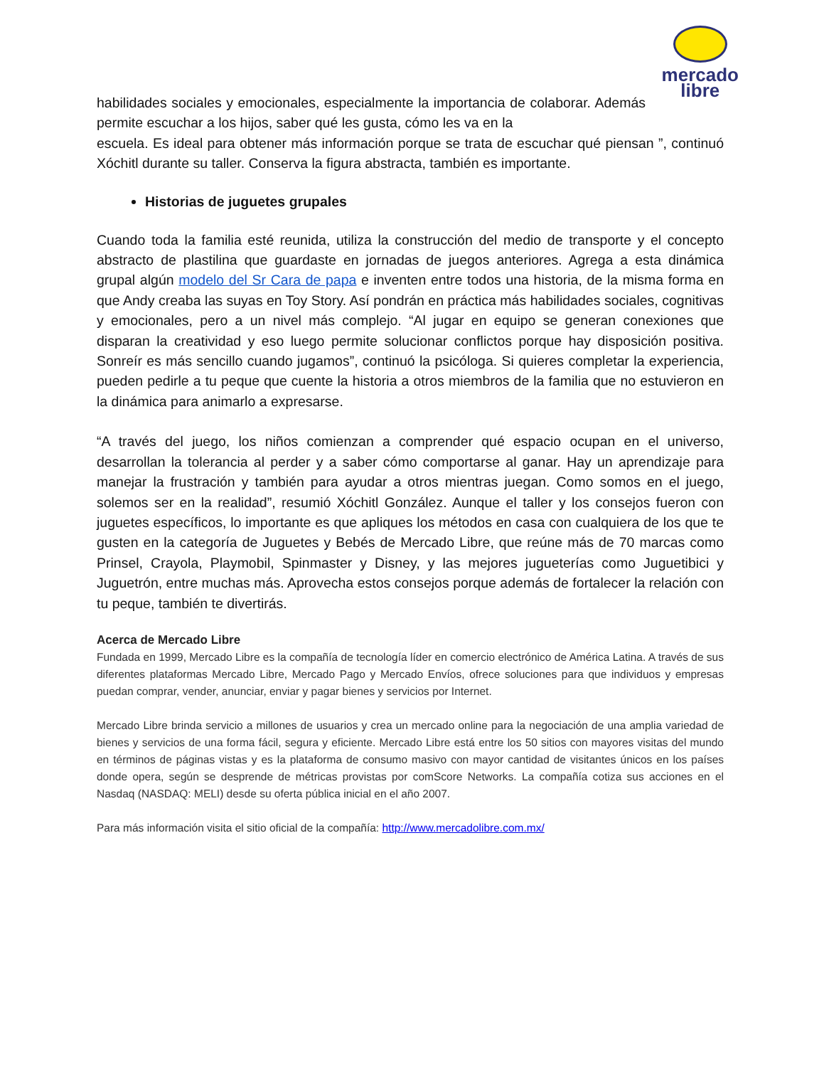mercado
libre
habilidades sociales y emocionales, especialmente la importancia de colaborar. Además permite escuchar a los hijos, saber qué les gusta, cómo les va en la
escuela. Es ideal para obtener más información porque se trata de escuchar qué piensan ”, continuó Xóchitl durante su taller. Conserva la figura abstracta, también es importante.
Historias de juguetes grupales
Cuando toda la familia esté reunida, utiliza la construcción del medio de transporte y el concepto abstracto de plastilina que guardaste en jornadas de juegos anteriores. Agrega a esta dinámica grupal algún modelo del Sr Cara de papa e inventen entre todos una historia, de la misma forma en que Andy creaba las suyas en Toy Story. Así pondrán en práctica más habilidades sociales, cognitivas y emocionales, pero a un nivel más complejo. “Al jugar en equipo se generan conexiones que disparan la creatividad y eso luego permite solucionar conflictos porque hay disposición positiva. Sonreír es más sencillo cuando jugamos”, continuó la psicóloga. Si quieres completar la experiencia, pueden pedirle a tu peque que cuente la historia a otros miembros de la familia que no estuvieron en la dinámica para animarlo a expresarse.
“A través del juego, los niños comienzan a comprender qué espacio ocupan en el universo, desarrollan la tolerancia al perder y a saber cómo comportarse al ganar. Hay un aprendizaje para manejar la frustración y también para ayudar a otros mientras juegan. Como somos en el juego, solemos ser en la realidad”, resumió Xóchitl González. Aunque el taller y los consejos fueron con juguetes específicos, lo importante es que apliques los métodos en casa con cualquiera de los que te gusten en la categoría de Juguetes y Bebés de Mercado Libre, que reúne más de 70 marcas como Prinsel, Crayola, Playmobil, Spinmaster y Disney, y las mejores jugueterías como Juguetibici y Juguetrón, entre muchas más. Aprovecha estos consejos porque además de fortalecer la relación con tu peque, también te divertirás.
Acerca de Mercado Libre
Fundada en 1999, Mercado Libre es la compañía de tecnología líder en comercio electrónico de América Latina. A través de sus diferentes plataformas Mercado Libre, Mercado Pago y Mercado Envíos, ofrece soluciones para que individuos y empresas puedan comprar, vender, anunciar, enviar y pagar bienes y servicios por Internet.
Mercado Libre brinda servicio a millones de usuarios y crea un mercado online para la negociación de una amplia variedad de bienes y servicios de una forma fácil, segura y eficiente. Mercado Libre está entre los 50 sitios con mayores visitas del mundo en términos de páginas vistas y es la plataforma de consumo masivo con mayor cantidad de visitantes únicos en los países donde opera, según se desprende de métricas provistas por comScore Networks. La compañía cotiza sus acciones en el Nasdaq (NASDAQ: MELI) desde su oferta pública inicial en el año 2007.
Para más información visita el sitio oficial de la compañía: http://www.mercadolibre.com.mx/